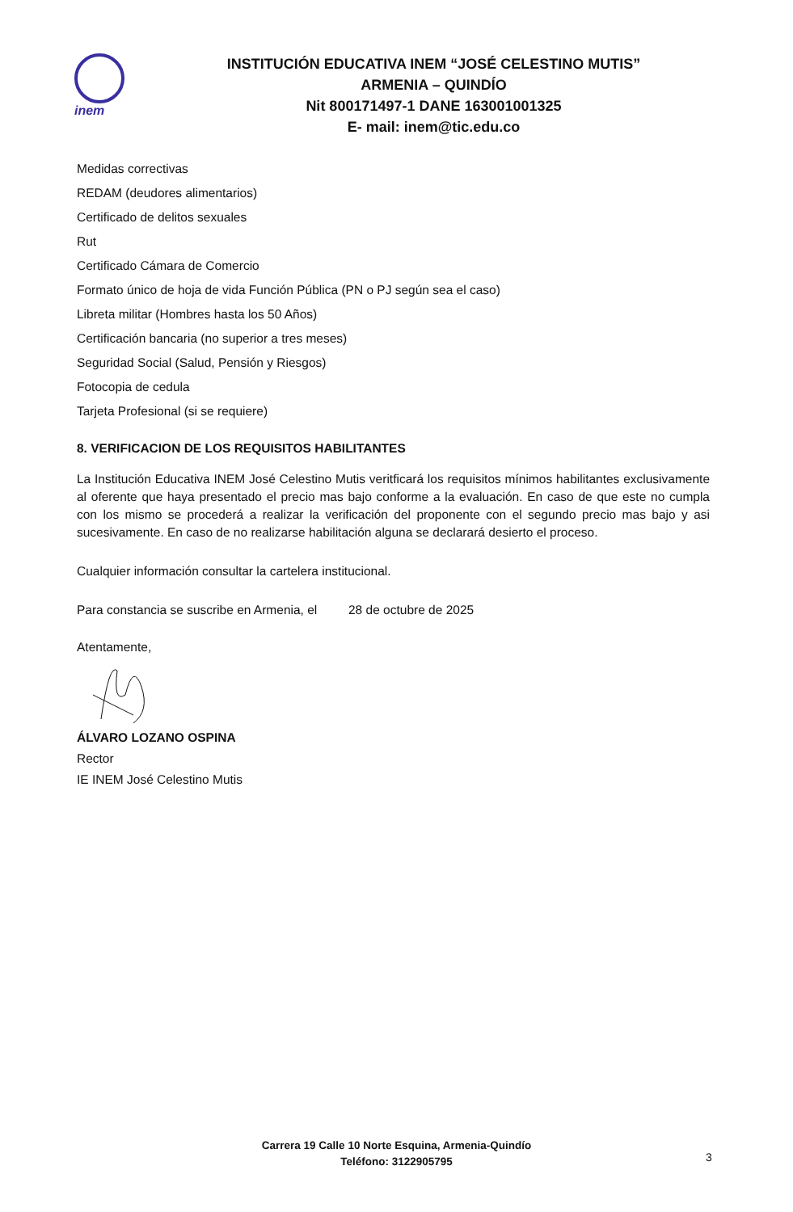inem
INSTITUCIÓN EDUCATIVA INEM “JOSÉ CELESTINO MUTIS”
ARMENIA – QUINDÍO
Nit 800171497-1 DANE 163001001325
E- mail: inem@tic.edu.co
Medidas correctivas
REDAM (deudores alimentarios)
Certificado de delitos sexuales
Rut
Certificado Cámara de Comercio
Formato único de hoja de vida Función Pública (PN o PJ según sea el caso)
Libreta militar (Hombres hasta los 50 Años)
Certificación bancaria (no superior a tres meses)
Seguridad Social (Salud, Pensión y Riesgos)
Fotocopia de cedula
Tarjeta Profesional (si se requiere)
8. VERIFICACION DE LOS REQUISITOS HABILITANTES
La Institución Educativa INEM José Celestino Mutis veritficará los requisitos mínimos habilitantes exclusivamente al oferente que haya presentado el precio mas bajo conforme a la evaluación. En caso de que este no cumpla con los mismo se procederá a realizar la verificación del proponente con el segundo precio mas bajo y asi sucesivamente. En caso de no realizarse habilitación alguna se declarará desierto el proceso.
Cualquier información consultar la cartelera institucional.
Para constancia se suscribe en Armenia, el 28 de octubre de 2025
Atentamente,
ÁLVARO LOZANO OSPINA
Rector
IE INEM José Celestino Mutis
Carrera 19 Calle 10 Norte Esquina, Armenia-Quindío
Teléfono: 3122905795
3